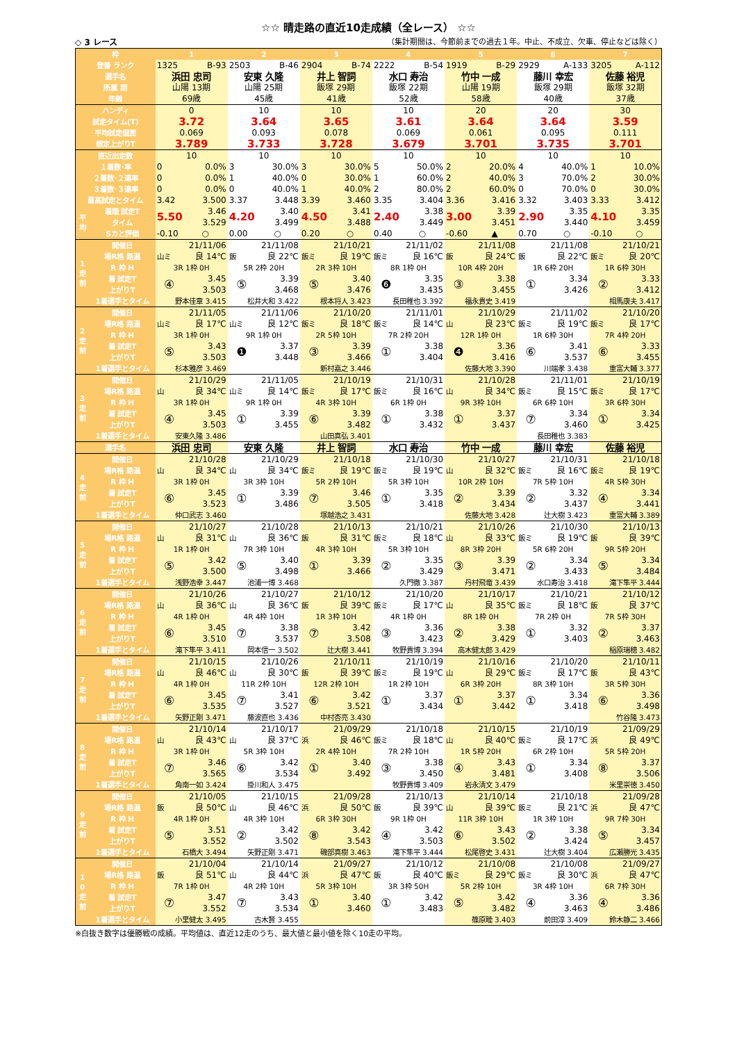☆☆ 晴走路の直近10走成績（全レース） ☆☆
◇ 3 レース （集計期間は、今節前までの過去１年。中止、不成立、欠車、停止などは除く）
| 枠 | | 1 | | 2 | | 3 | | 4 | | 5 | | 6 | | 7 | |
| 登番 ランク | | 1325 | B-93 | 2503 | B-46 | 2904 | B-74 | 2222 | B-54 | 1919 | B-29 | 2929 | A-133 | 3205 | A-112 |
| 選手名 | | 浜田 忠司 | | 安東 久隆 | | 井上 智詞 | | 水口 寿治 | | 竹中 一成 | | 藤川 幸宏 | | 佐藤 裕児 | |
| 所属 期 | | 山陽 13期 | | 山陽 25期 | | 飯塚 29期 | | 飯塚 22期 | | 山陽 19期 | | 飯塚 29期 | | 飯塚 32期 | |
| 年齢 | | 69歳 | | 45歳 | | 41歳 | | 52歳 | | 58歳 | | 40歳 | | 37歳 | |
| ハンディ | | 0 | | 10 | | 10 | | 10 | | 20 | | 20 | | 30 | |
| 試走タイム(T) | | 3.72 | | 3.64 | | 3.65 | | 3.61 | | 3.64 | | 3.64 | | 3.59 | |
| 平均試走偏差 | | 0.069 | | 0.093 | | 0.078 | | 0.069 | | 0.061 | | 0.095 | | 0.111 | |
| 想定上がりT | | 3.789 | | 3.733 | | 3.728 | | 3.679 | | 3.701 | | 3.735 | | 3.701 | |
| 直近出走数 | | 10 | | 10 | | 10 | | 10 | | 10 | | 10 | | 10 | |
| １着数･率 | | 0 | 0.0% | 3 | 30.0% | 3 | 30.0% | 5 | 50.0% | 2 | 20.0% | 4 | 40.0% | 1 | 10.0% |
| ２着数･２連率 | | 0 | 0.0% | 1 | 40.0% | 0 | 30.0% | 1 | 60.0% | 2 | 40.0% | 3 | 70.0% | 2 | 30.0% |
| ３着数･３連率 | | 0 | 0.0% | 0 | 40.0% | 1 | 40.0% | 2 | 80.0% | 2 | 60.0% | 0 | 70.0% | 0 | 30.0% |
| 最高試走とタイム | | 3.42 | 3.500 | 3.37 | 3.448 | 3.39 | 3.460 | 3.35 | 3.404 | 3.36 | 3.416 | 3.32 | 3.403 | 3.33 | 3.412 |
| 平均 | 着順 試走T | 5.50 | 3.46 | 4.20 | 3.40 | 4.50 | 3.41 | 2.40 | 3.38 | 3.00 | 3.39 | 2.90 | 3.35 | 4.10 | 3.35 |
| | タイム | | 3.529 | | 3.499 | | 3.488 | | 3.449 | | 3.451 | | 3.440 | | 3.459 |
| | Sカと評価 | -0.10 | ○ | 0.00 | ○ | 0.20 | ○ | 0.40 | ○ | -0.60 | ▲ | 0.70 | ○ | -0.10 | ○ |
| 1 走 前 | 開催日 | 21/11/06 | | 21/11/08 | | 21/10/21 | | 21/11/02 | | 21/11/08 | | 21/11/08 | | 21/10/21 | |
| | 場R格 路温 | 山ミ | 良 14℃ | 飯 | 良 22℃ | 飯ミ | 良 19℃ | 飯ミ | 良 16℃ | 飯 | 良 24℃ | 飯 | 良 22℃ | 飯ミ | 良 20℃ |
| | R 枠 H | 3R 1枠 0H | | 5R 2枠 20H | | 2R 3枠 10H | | 8R 1枠 0H | | 10R 4枠 20H | | 1R 6枠 20H | | 1R 6枠 30H | |
| | 着 試走T | ④ | 3.45 | ⑤ | 3.39 | ⑤ | 3.40 | ❻ | 3.35 | ③ | 3.38 | ① | 3.34 | ② | 3.33 |
| | 上がりT | | 3.503 | | 3.468 | | 3.476 | | 3.435 | | 3.455 | | 3.426 | | 3.412 |
| | 1着選手とタイム | 野本佳章 3.415 | | 松井大和 3.422 | | 根本将人 3.423 | | 長田稚也 3.392 | | 福永貴史 3.419 | | | | 相馬康夫 3.417 | |
| 2 走 前 | 開催日 | 21/11/05 | | 21/11/06 | | 21/10/20 | | 21/11/01 | | 21/10/29 | | 21/11/02 | | 21/10/20 | |
| | 場R格 路温 | 山ミ | 良 17℃ | 山ミ | 良 12℃ | 飯ミ | 良 18℃ | 飯ミ | 良 14℃ | 山 | 良 23℃ | 飯ミ | 良 19℃ | 飯ミ | 良 17℃ |
| | R 枠 H | 3R 1枠 0H | | 9R 1枠 0H | | 2R 5枠 10H | | 7R 2枠 20H | | 12R 1枠 0H | | 1R 6枠 30H | | 7R 4枠 20H | |
| | 着 試走T | ⑤ | 3.43 | ❶ | 3.37 | ③ | 3.39 | ① | 3.38 | ❹ | 3.36 | ⑥ | 3.41 | ⑥ | 3.33 |
| | 上がりT | | 3.503 | | 3.448 | | 3.466 | | 3.404 | | 3.416 | | 3.537 | | 3.455 |
| | 1着選手とタイム | 杉本雅彦 3.469 | | | | 新村嘉之 3.446 | | | | 佐藤大地 3.390 | | 川端孝 3.438 | | 重富大輔 3.377 | |
| 3 走 前 | 開催日 | 21/10/29 | | 21/11/05 | | 21/10/19 | | 21/10/31 | | 21/10/28 | | 21/11/01 | | 21/10/19 | |
| | 場R格 路温 | 山 | 良 34℃ | 山ミ | 良 14℃ | 飯ミ | 良 17℃ | 飯ミ | 良 16℃ | 山 | 良 34℃ | 飯ミ | 良 15℃ | 飯ミ | 良 17℃ |
| | R 枠 H | 3R 1枠 0H | | 9R 1枠 0H | | 4R 3枠 10H | | 6R 1枠 0H | | 9R 3枠 10H | | 6R 6枠 10H | | 3R 6枠 30H | |
| | 着 試走T | ④ | 3.45 | ① | 3.39 | ⑥ | 3.39 | ① | 3.38 | ① | 3.37 | ⑦ | 3.34 | ① | 3.34 |
| | 上がりT | | 3.503 | | 3.455 | | 3.482 | | 3.432 | | 3.437 | | 3.460 | | 3.425 |
| | 1着選手とタイム | 安東久隆 3.486 | | | | 山田真弘 3.401 | | | | | | 長田稚也 3.383 | | | |
| 選手名 | | 浜田 忠司 | | 安東 久隆 | | 井上 智詞 | | 水口 寿治 | | 竹中 一成 | | 藤川 幸宏 | | 佐藤 裕児 | |
| 4 走 前 | 開催日 | 21/10/28 | | 21/10/29 | | 21/10/18 | | 21/10/30 | | 21/10/27 | | 21/10/31 | | 21/10/18 | |
| | 場R格 路温 | 山 | 良 34℃ | 山 | 良 34℃ | 飯ミ | 良 19℃ | 飯ミ | 良 19℃ | 山 | 良 32℃ | 飯ミ | 良 16℃ | 飯ミ | 良 19℃ |
| | R 枠 H | 3R 1枠 0H | | 3R 3枠 10H | | 5R 2枠 10H | | 5R 3枠 10H | | 10R 2枠 10H | | 7R 5枠 10H | | 4R 5枠 30H | |
| | 着 試走T | ⑥ | 3.45 | ① | 3.39 | ⑦ | 3.46 | ① | 3.35 | ② | 3.39 | ② | 3.32 | ④ | 3.34 |
| | 上がりT | | 3.523 | | 3.486 | | 3.505 | | 3.418 | | 3.434 | | 3.437 | | 3.441 |
| | 1着選手とタイム | 仲口武志 3.460 | | | | 塚越浩之 3.431 | | | | 佐藤大地 3.428 | | 辻大樹 3.423 | | 重富大輔 3.389 | |
| 5 走 前 | 開催日 | 21/10/27 | | 21/10/28 | | 21/10/13 | | 21/10/21 | | 21/10/26 | | 21/10/30 | | 21/10/13 | |
| | 場R格 路温 | 山 | 良 31℃ | 山 | 良 36℃ | 飯 | 良 31℃ | 飯ミ | 良 18℃ | 山 | 良 33℃ | 飯ミ | 良 19℃ | 飯 | 良 39℃ |
| | R 枠 H | 1R 1枠 0H | | 7R 3枠 10H | | 4R 3枠 10H | | 5R 3枠 10H | | 8R 3枠 20H | | 5R 6枠 20H | | 9R 5枠 20H | |
| | 着 試走T | ⑤ | 3.42 | ⑤ | 3.40 | ① | 3.39 | ② | 3.35 | ③ | 3.39 | ② | 3.34 | ⑤ | 3.34 |
| | 上がりT | | 3.500 | | 3.498 | | 3.466 | | 3.429 | | 3.471 | | 3.433 | | 3.484 |
| | 1着選手とタイム | 浅野浩幸 3.447 | | 池浦一博 3.468 | | | | 久門徹 3.387 | | 丹村飛竜 3.439 | | 水口寿治 3.418 | | 滝下隼平 3.444 | |
| 6 走 前 | 開催日 | 21/10/26 | | 21/10/27 | | 21/10/12 | | 21/10/20 | | 21/10/17 | | 21/10/21 | | 21/10/12 | |
| | 場R格 路温 | 山 | 良 36℃ | 山 | 良 36℃ | 飯 | 良 39℃ | 飯ミ | 良 17℃ | 山 | 良 35℃ | 飯ミ | 良 18℃ | 飯 | 良 37℃ |
| | R 枠 H | 4R 1枠 0H | | 4R 4枠 10H | | 1R 3枠 10H | | 4R 1枠 0H | | 8R 1枠 0H | | 7R 2枠 0H | | 7R 5枠 30H | |
| | 着 試走T | ⑥ | 3.45 | ⑦ | 3.38 | ⑦ | 3.42 | ③ | 3.36 | ② | 3.38 | ① | 3.32 | ② | 3.37 |
| | 上がりT | | 3.510 | | 3.537 | | 3.508 | | 3.423 | | 3.429 | | 3.403 | | 3.463 |
| | 1着選手とタイム | 滝下隼平 3.411 | | 岡本信一 3.502 | | 辻大樹 3.441 | | 牧野貴博 3.394 | | 高木健太郎 3.429 | | | | 稲原瑞穂 3.482 | |
| 7 走 前 | 開催日 | 21/10/15 | | 21/10/26 | | 21/10/11 | | 21/10/19 | | 21/10/16 | | 21/10/20 | | 21/10/11 | |
| | 場R格 路温 | 山 | 良 46℃ | 山 | 良 30℃ | 飯 | 良 39℃ | 飯ミ | 良 19℃ | 山 | 良 29℃ | 飯ミ | 良 17℃ | 飯 | 良 43℃ |
| | R 枠 H | 4R 1枠 0H | | 11R 2枠 10H | | 12R 2枠 10H | | 1R 2枠 10H | | 6R 3枠 20H | | 8R 3枠 10H | | 3R 5枠 30H | |
| | 着 試走T | ⑥ | 3.45 | ⑦ | 3.41 | ⑥ | 3.42 | ① | 3.37 | ① | 3.37 | ① | 3.34 | ⑥ | 3.36 |
| | 上がりT | | 3.535 | | 3.527 | | 3.521 | | 3.434 | | 3.442 | | 3.418 | | 3.498 |
| | 1着選手とタイム | 矢野正剛 3.471 | | 藤波直也 3.436 | | 中村杏亮 3.430 | | | | | | | | 竹谷隆 3.473 | |
| 8 走 前 | 開催日 | 21/10/14 | | 21/10/17 | | 21/09/29 | | 21/10/18 | | 21/10/15 | | 21/10/19 | | 21/09/29 | |
| | 場R格 路温 | 山 | 良 43℃ | 山 | 良 37℃ | 浜 | 良 46℃ | 飯ミ | 良 18℃ | 山 | 良 40℃ | 飯ミ | 良 17℃ | 浜 | 良 49℃ |
| | R 枠 H | 3R 1枠 0H | | 5R 3枠 10H | | 2R 4枠 10H | | 7R 2枠 10H | | 1R 5枠 20H | | 6R 2枠 10H | | 5R 5枠 20H | |
| | 着 試走T | ⑦ | 3.46 | ⑥ | 3.42 | ① | 3.40 | ③ | 3.38 | ④ | 3.43 | ① | 3.34 | ⑧ | 3.37 |
| | 上がりT | | 3.565 | | 3.534 | | 3.492 | | 3.450 | | 3.481 | | 3.408 | | 3.506 |
| | 1着選手とタイム | 角南一如 3.424 | | 掛川和人 3.475 | | | | 牧野貴博 3.409 | | 岩永清文 3.479 | | | | 米里崇徳 3.450 | |
| 9 走 前 | 開催日 | 21/10/05 | | 21/10/15 | | 21/09/28 | | 21/10/13 | | 21/10/14 | | 21/10/18 | | 21/09/28 | |
| | 場R格 路温 | 飯 | 良 50℃ | 山 | 良 46℃ | 浜 | 良 50℃ | 飯 | 良 39℃ | 山 | 良 39℃ | 飯ミ | 良 21℃ | 浜 | 良 47℃ |
| | R 枠 H | 4R 1枠 0H | | 4R 3枠 10H | | 6R 3枠 30H | | 9R 1枠 0H | | 11R 3枠 10H | | 1R 3枠 10H | | 9R 7枠 30H | |
| | 着 試走T | ⑤ | 3.51 | ② | 3.42 | ⑧ | 3.42 | ④ | 3.42 | ⑥ | 3.43 | ② | 3.38 | ⑤ | 3.34 |
| | 上がりT | | 3.552 | | 3.502 | | 3.543 | | 3.503 | | 3.502 | | 3.424 | | 3.457 |
| | 1着選手とタイム | 石橋大 3.494 | | 矢野正剛 3.471 | | 磯部真樹 3.463 | | 滝下隼平 3.444 | | 松尾啓史 3.431 | | 辻大樹 3.404 | | 広瀬勝光 3.435 | |
| 1 0 走 前 | 開催日 | 21/10/04 | | 21/10/14 | | 21/09/27 | | 21/10/12 | | 21/10/08 | | 21/10/08 | | 21/09/27 | |
| | 場R格 路温 | 飯 | 良 51℃ | 山 | 良 44℃ | 浜 | 良 47℃ | 飯 | 良 40℃ | 飯ミ | 良 29℃ | 飯ミ | 良 30℃ | 浜 | 良 47℃ |
| | R 枠 H | 7R 1枠 0H | | 4R 2枠 10H | | 5R 3枠 10H | | 3R 3枠 50H | | 5R 2枠 10H | | 3R 4枠 10H | | 6R 7枠 30H | |
| | 着 試走T | ⑦ | 3.47 | ⑦ | 3.43 | ① | 3.40 | ① | 3.42 | ⑤ | 3.42 | ④ | 3.36 | ④ | 3.36 |
| | 上がりT | | 3.552 | | 3.534 | | 3.460 | | 3.483 | | 3.482 | | 3.463 | | 3.486 |
| | 1着選手とタイム | 小里健太 3.495 | | 古木賢 3.455 | | | | | | 篠原睦 3.403 | | 前田淳 3.409 | | 鈴木静二 3.466 | |
※白抜き数字は優勝戦の成績。平均値は、直近12走のうち、最大値と最小値を除く10走の平均。